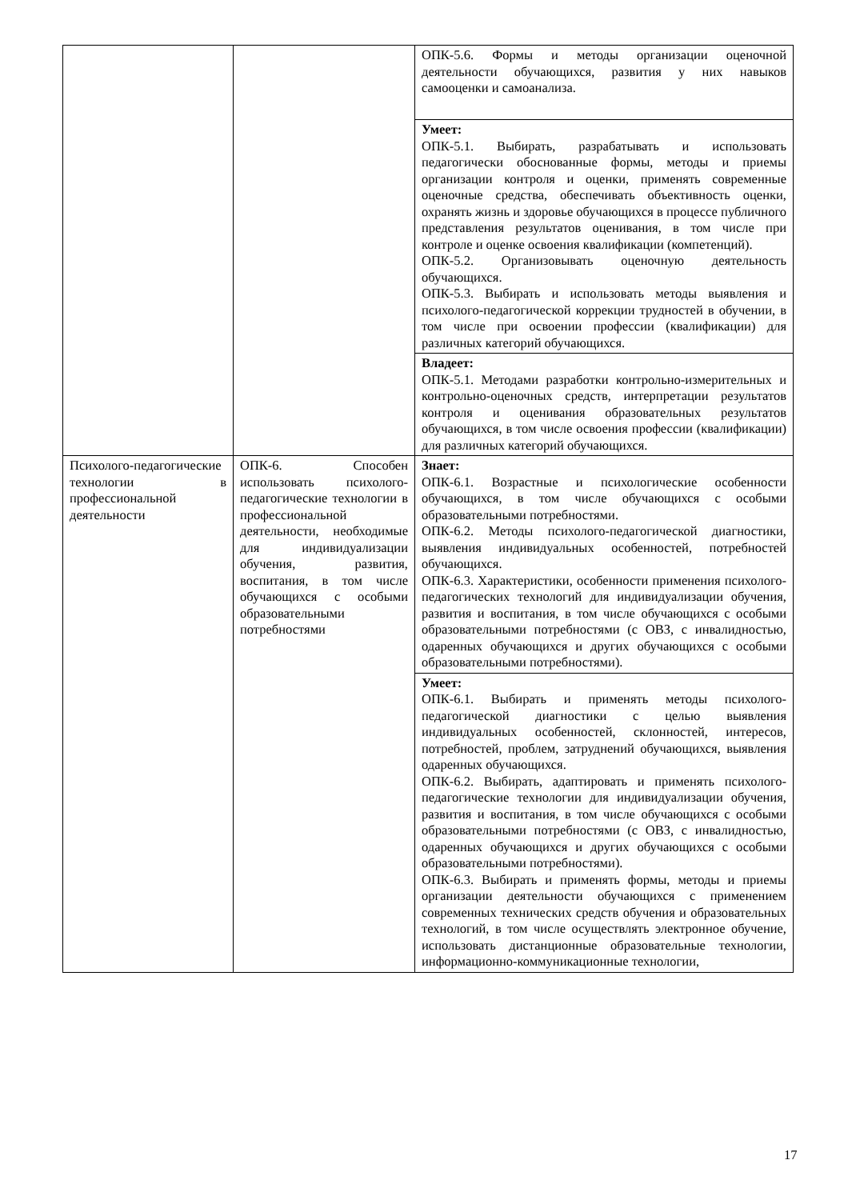| | | ОПК-5.6. Формы и методы организации оценочной деятельности обучающихся, развития у них навыков самооценки и самоанализа. |
| | | Умеет: ОПК-5.1. Выбирать, разрабатывать и использовать педагогически обоснованные формы, методы и приемы организации контроля и оценки, применять современные оценочные средства, обеспечивать объективность оценки, охранять жизнь и здоровье обучающихся в процессе публичного представления результатов оценивания, в том числе при контроле и оценке освоения квалификации (компетенций). ОПК-5.2. Организовывать оценочную деятельность обучающихся. ОПК-5.3. Выбирать и использовать методы выявления и психолого-педагогической коррекции трудностей в обучении, в том числе при освоении профессии (квалификации) для различных категорий обучающихся. |
| | | Владеет: ОПК-5.1. Методами разработки контрольно-измерительных и контрольно-оценочных средств, интерпретации результатов контроля и оценивания образовательных результатов обучающихся, в том числе освоения профессии (квалификации) для различных категорий обучающихся. |
| Психолого-педагогические технологии в профессиональной деятельности | ОПК-6. Способен использовать психолого-педагогические технологии в профессиональной деятельности, необходимые для индивидуализации обучения, развития, воспитания, в том числе обучающихся с особыми образовательными потребностями | Знает: ОПК-6.1. Возрастные и психологические особенности обучающихся, в том числе обучающихся с особыми образовательными потребностями. ОПК-6.2. Методы психолого-педагогической диагностики, выявления индивидуальных особенностей, потребностей обучающихся. ОПК-6.3. Характеристики, особенности применения психолого-педагогических технологий для индивидуализации обучения, развития и воспитания, в том числе обучающихся с особыми образовательными потребностями (с ОВЗ, с инвалидностью, одаренных обучающихся и других обучающихся с особыми образовательными потребностями). |
| | | Умеет: ОПК-6.1. Выбирать и применять методы психолого-педагогической диагностики с целью выявления индивидуальных особенностей, склонностей, интересов, потребностей, проблем, затруднений обучающихся, выявления одаренных обучающихся. ОПК-6.2. Выбирать, адаптировать и применять психолого-педагогические технологии для индивидуализации обучения, развития и воспитания, в том числе обучающихся с особыми образовательными потребностями (с ОВЗ, с инвалидностью, одаренных обучающихся и других обучающихся с особыми образовательными потребностями). ОПК-6.3. Выбирать и применять формы, методы и приемы организации деятельности обучающихся с применением современных технических средств обучения и образовательных технологий, в том числе осуществлять электронное обучение, использовать дистанционные образовательные технологии, информационно-коммуникационные технологии, |
17